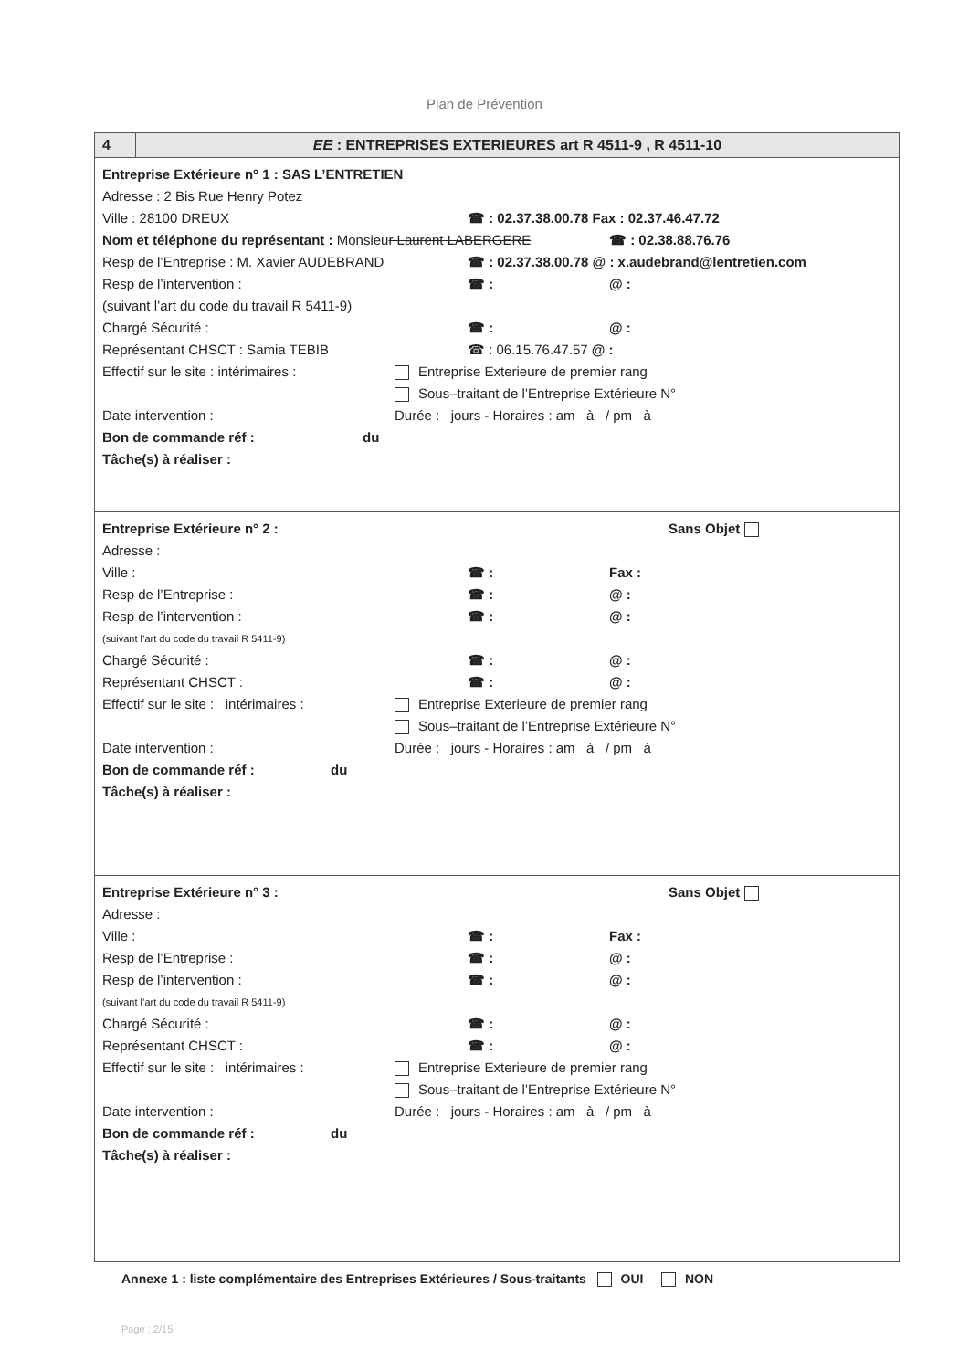Plan de Prévention
4 EE : ENTREPRISES EXTERIEURES art R 4511-9 , R 4511-10
Entreprise Extérieure n° 1 : SAS L’ENTRETIEN
Adresse : 2 Bis Rue Henry Potez
Ville : 28100 DREUX ☎ : 02.37.38.00.78 Fax : 02.37.46.47.72
Nom et téléphone du représentant : Monsieur Laurent LABERGERE ☎ : 02.38.88.76.76
Resp de l’Entreprise : M. Xavier AUDEBRAND ☎ : 02.37.38.00.78 @ : x.audebrand@lentretien.com
Resp de l’intervention : ☎ : @ :
(suivant l’art du code du travail R 5411-9)
Chargé Sécurité : ☎ : @ :
Représentant CHSCT : Samia TEBIB ☎ : 06.15.76.47.57 @ :
Effectif sur le site : intérimaires :
Entreprise Exterieure de premier rang
Sous–traitant de l’Entreprise Extérieure N°
Date intervention : Durée : jours - Horaires : am à / pm à
Bon de commande réf : du
Tâche(s) à réaliser :
Entreprise Extérieure n° 2 : Sans Objet
Adresse :
Ville : ☎ : Fax :
Resp de l’Entreprise : ☎ : @ :
Resp de l’intervention : ☎ : @ :
(suivant l’art du code du travail R 5411-9)
Chargé Sécurité : ☎ : @ :
Représentant CHSCT : ☎ : @ :
Effectif sur le site : intérimaires :
Entreprise Exterieure de premier rang
Sous–traitant de l’Entreprise Extérieure N°
Date intervention : Durée : jours - Horaires : am à / pm à
Bon de commande réf : du
Tâche(s) à réaliser :
Entreprise Extérieure n° 3 : Sans Objet
Adresse :
Ville : ☎ : Fax :
Resp de l’Entreprise : ☎ : @ :
Resp de l’intervention : ☎ : @ :
(suivant l’art du code du travail R 5411-9)
Chargé Sécurité : ☎ : @ :
Représentant CHSCT : ☎ : @ :
Effectif sur le site : intérimaires :
Entreprise Exterieure de premier rang
Sous–traitant de l’Entreprise Extérieure N°
Date intervention : Durée : jours - Horaires : am à / pm à
Bon de commande réf : du
Tâche(s) à réaliser :
Annexe 1 : liste complémentaire des Entreprises Extérieures / Sous-traitants OUI NON
Page : 2/15